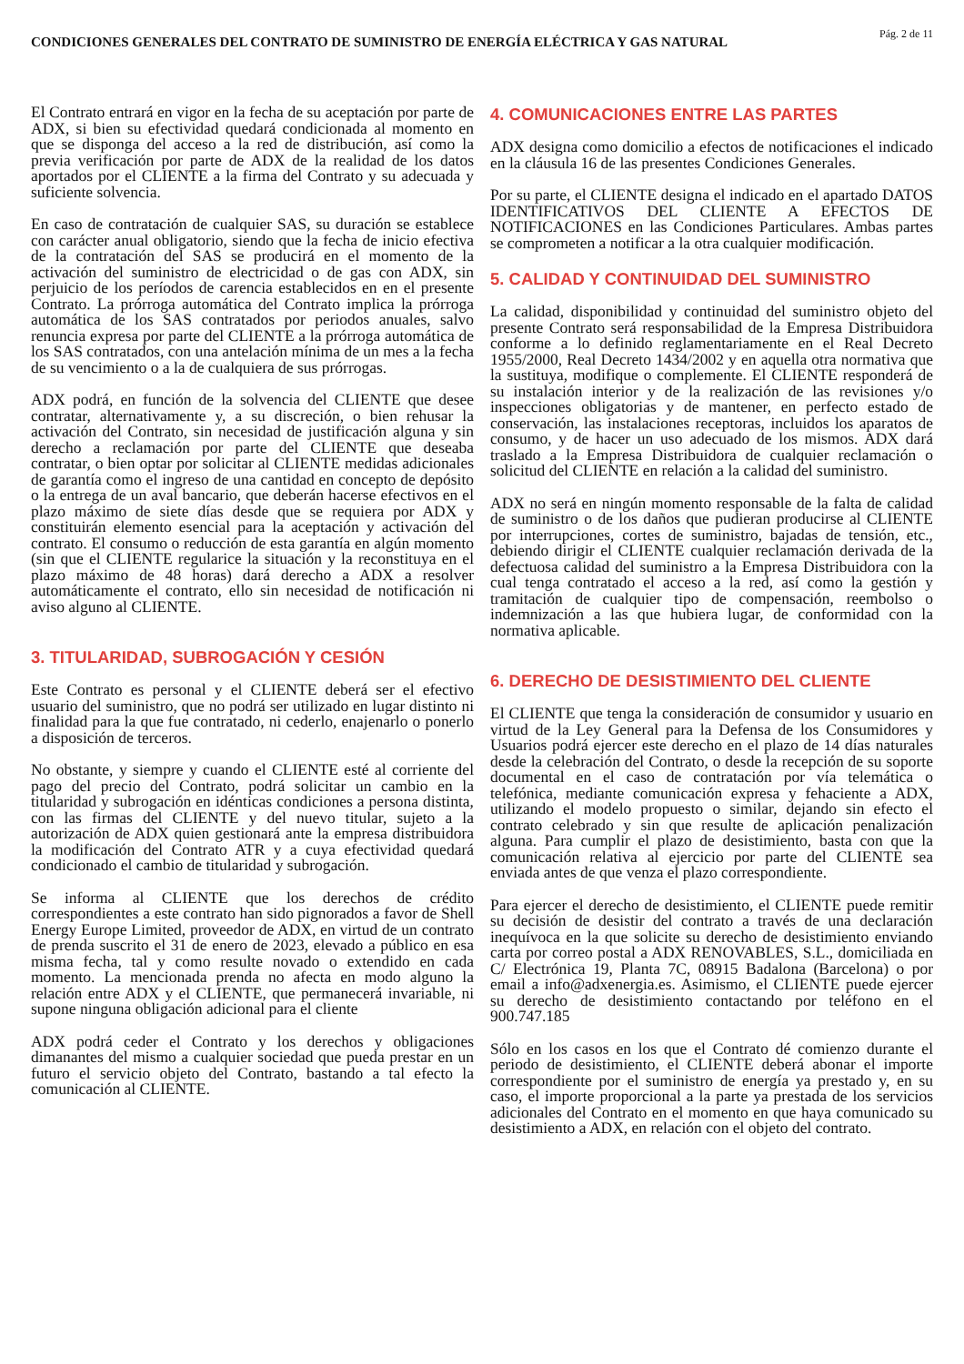CONDICIONES GENERALES DEL CONTRATO DE SUMINISTRO DE ENERGÍA ELÉCTRICA Y GAS NATURAL
Pág. 2 de 11
El Contrato entrará en vigor en la fecha de su aceptación por parte de ADX, si bien su efectividad quedará condicionada al momento en que se disponga del acceso a la red de distribución, así como la previa verificación por parte de ADX de la realidad de los datos aportados por el CLIENTE a la firma del Contrato y su adecuada y suficiente solvencia.
En caso de contratación de cualquier SAS, su duración se establece con carácter anual obligatorio, siendo que la fecha de inicio efectiva de la contratación del SAS se producirá en el momento de la activación del suministro de electricidad o de gas con ADX, sin perjuicio de los períodos de carencia establecidos en en el presente Contrato. La prórroga automática del Contrato implica la prórroga automática de los SAS contratados por periodos anuales, salvo renuncia expresa por parte del CLIENTE a la prórroga automática de los SAS contratados, con una antelación mínima de un mes a la fecha de su vencimiento o a la de cualquiera de sus prórrogas.
ADX podrá, en función de la solvencia del CLIENTE que desee contratar, alternativamente y, a su discreción, o bien rehusar la activación del Contrato, sin necesidad de justificación alguna y sin derecho a reclamación por parte del CLIENTE que deseaba contratar, o bien optar por solicitar al CLIENTE medidas adicionales de garantía como el ingreso de una cantidad en concepto de depósito o la entrega de un aval bancario, que deberán hacerse efectivos en el plazo máximo de siete días desde que se requiera por ADX y constituirán elemento esencial para la aceptación y activación del contrato. El consumo o reducción de esta garantía en algún momento (sin que el CLIENTE regularice la situación y la reconstituya en el plazo máximo de 48 horas) dará derecho a ADX a resolver automáticamente el contrato, ello sin necesidad de notificación ni aviso alguno al CLIENTE.
3. TITULARIDAD, SUBROGACIÓN Y CESIÓN
Este Contrato es personal y el CLIENTE deberá ser el efectivo usuario del suministro, que no podrá ser utilizado en lugar distinto ni finalidad para la que fue contratado, ni cederlo, enajenarlo o ponerlo a disposición de terceros.
No obstante, y siempre y cuando el CLIENTE esté al corriente del pago del precio del Contrato, podrá solicitar un cambio en la titularidad y subrogación en idénticas condiciones a persona distinta, con las firmas del CLIENTE y del nuevo titular, sujeto a la autorización de ADX quien gestionará ante la empresa distribuidora la modificación del Contrato ATR y a cuya efectividad quedará condicionado el cambio de titularidad y subrogación.
Se informa al CLIENTE que los derechos de crédito correspondientes a este contrato han sido pignorados a favor de Shell Energy Europe Limited, proveedor de ADX, en virtud de un contrato de prenda suscrito el 31 de enero de 2023, elevado a público en esa misma fecha, tal y como resulte novado o extendido en cada momento. La mencionada prenda no afecta en modo alguno la relación entre ADX y el CLIENTE, que permanecerá invariable, ni supone ninguna obligación adicional para el cliente
ADX podrá ceder el Contrato y los derechos y obligaciones dimanantes del mismo a cualquier sociedad que pueda prestar en un futuro el servicio objeto del Contrato, bastando a tal efecto la comunicación al CLIENTE.
4. COMUNICACIONES ENTRE LAS PARTES
ADX designa como domicilio a efectos de notificaciones el indicado en la cláusula 16 de las presentes Condiciones Generales.
Por su parte, el CLIENTE designa el indicado en el apartado DATOS IDENTIFICATIVOS DEL CLIENTE A EFECTOS DE NOTIFICACIONES en las Condiciones Particulares. Ambas partes se comprometen a notificar a la otra cualquier modificación.
5. CALIDAD Y CONTINUIDAD DEL SUMINISTRO
La calidad, disponibilidad y continuidad del suministro objeto del presente Contrato será responsabilidad de la Empresa Distribuidora conforme a lo definido reglamentariamente en el Real Decreto 1955/2000, Real Decreto 1434/2002 y en aquella otra normativa que la sustituya, modifique o complemente. El CLIENTE responderá de su instalación interior y de la realización de las revisiones y/o inspecciones obligatorias y de mantener, en perfecto estado de conservación, las instalaciones receptoras, incluidos los aparatos de consumo, y de hacer un uso adecuado de los mismos. ADX dará traslado a la Empresa Distribuidora de cualquier reclamación o solicitud del CLIENTE en relación a la calidad del suministro.
ADX no será en ningún momento responsable de la falta de calidad de suministro o de los daños que pudieran producirse al CLIENTE por interrupciones, cortes de suministro, bajadas de tensión, etc., debiendo dirigir el CLIENTE cualquier reclamación derivada de la defectuosa calidad del suministro a la Empresa Distribuidora con la cual tenga contratado el acceso a la red, así como la gestión y tramitación de cualquier tipo de compensación, reembolso o indemnización a las que hubiera lugar, de conformidad con la normativa aplicable.
6. DERECHO DE DESISTIMIENTO DEL CLIENTE
El CLIENTE que tenga la consideración de consumidor y usuario en virtud de la Ley General para la Defensa de los Consumidores y Usuarios podrá ejercer este derecho en el plazo de 14 días naturales desde la celebración del Contrato, o desde la recepción de su soporte documental en el caso de contratación por vía telemática o telefónica, mediante comunicación expresa y fehaciente a ADX, utilizando el modelo propuesto o similar, dejando sin efecto el contrato celebrado y sin que resulte de aplicación penalización alguna. Para cumplir el plazo de desistimiento, basta con que la comunicación relativa al ejercicio por parte del CLIENTE sea enviada antes de que venza el plazo correspondiente.
Para ejercer el derecho de desistimiento, el CLIENTE puede remitir su decisión de desistir del contrato a través de una declaración inequívoca en la que solicite su derecho de desistimiento enviando carta por correo postal a ADX RENOVABLES, S.L., domiciliada en C/ Electrónica 19, Planta 7C, 08915 Badalona (Barcelona) o por email a info@adxenergia.es. Asimismo, el CLIENTE puede ejercer su derecho de desistimiento contactando por teléfono en el 900.747.185
Sólo en los casos en los que el Contrato dé comienzo durante el periodo de desistimiento, el CLIENTE deberá abonar el importe correspondiente por el suministro de energía ya prestado y, en su caso, el importe proporcional a la parte ya prestada de los servicios adicionales del Contrato en el momento en que haya comunicado su desistimiento a ADX, en relación con el objeto del contrato.